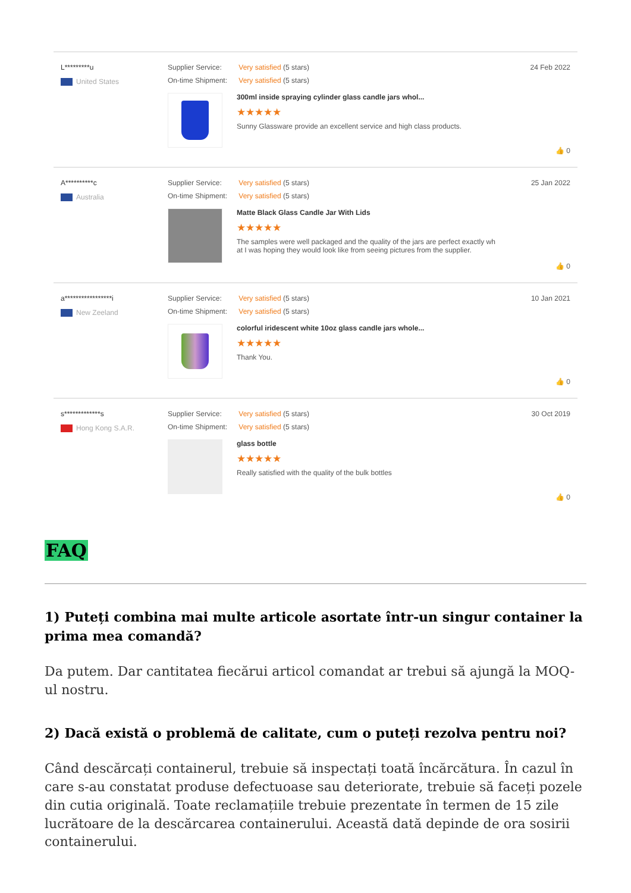L*********u
United States
Supplier Service: Very satisfied (5 stars)
On-time Shipment: Very satisfied (5 stars)
300ml inside spraying cylinder glass candle jars whol...
★★★★★
Sunny Glassware provide an excellent service and high class products.
24 Feb 2022
👍 0
A**********c
Australia
Supplier Service: Very satisfied (5 stars)
On-time Shipment: Very satisfied (5 stars)
Matte Black Glass Candle Jar With Lids
★★★★★
The samples were well packaged and the quality of the jars are perfect exactly wh
at I was hoping they would look like from seeing pictures from the supplier.
25 Jan 2022
👍 0
a*****************i
New Zeeland
Supplier Service: Very satisfied (5 stars)
On-time Shipment: Very satisfied (5 stars)
colorful iridescent white 10oz glass candle jars whole...
★★★★★
Thank You.
10 Jan 2021
👍 0
s*************s
Hong Kong S.A.R.
Supplier Service: Very satisfied (5 stars)
On-time Shipment: Very satisfied (5 stars)
glass bottle
★★★★★
Really satisfied with the quality of the bulk bottles
30 Oct 2019
👍 0
FAQ
1) Puteți combina mai multe articole asortate într-un singur container la prima mea comandă?
Da putem. Dar cantitatea fiecărui articol comandat ar trebui să ajungă la MOQ-ul nostru.
2) Dacă există o problemă de calitate, cum o puteți rezolva pentru noi?
Când descărcați containerul, trebuie să inspectați toată încărcătura. În cazul în care s-au constatat produse defectuoase sau deteriorate, trebuie să faceți pozele din cutia originală. Toate reclamațiile trebuie prezentate în termen de 15 zile lucrătoare de la descărcarea containerului. Această dată depinde de ora sosirii containerului.